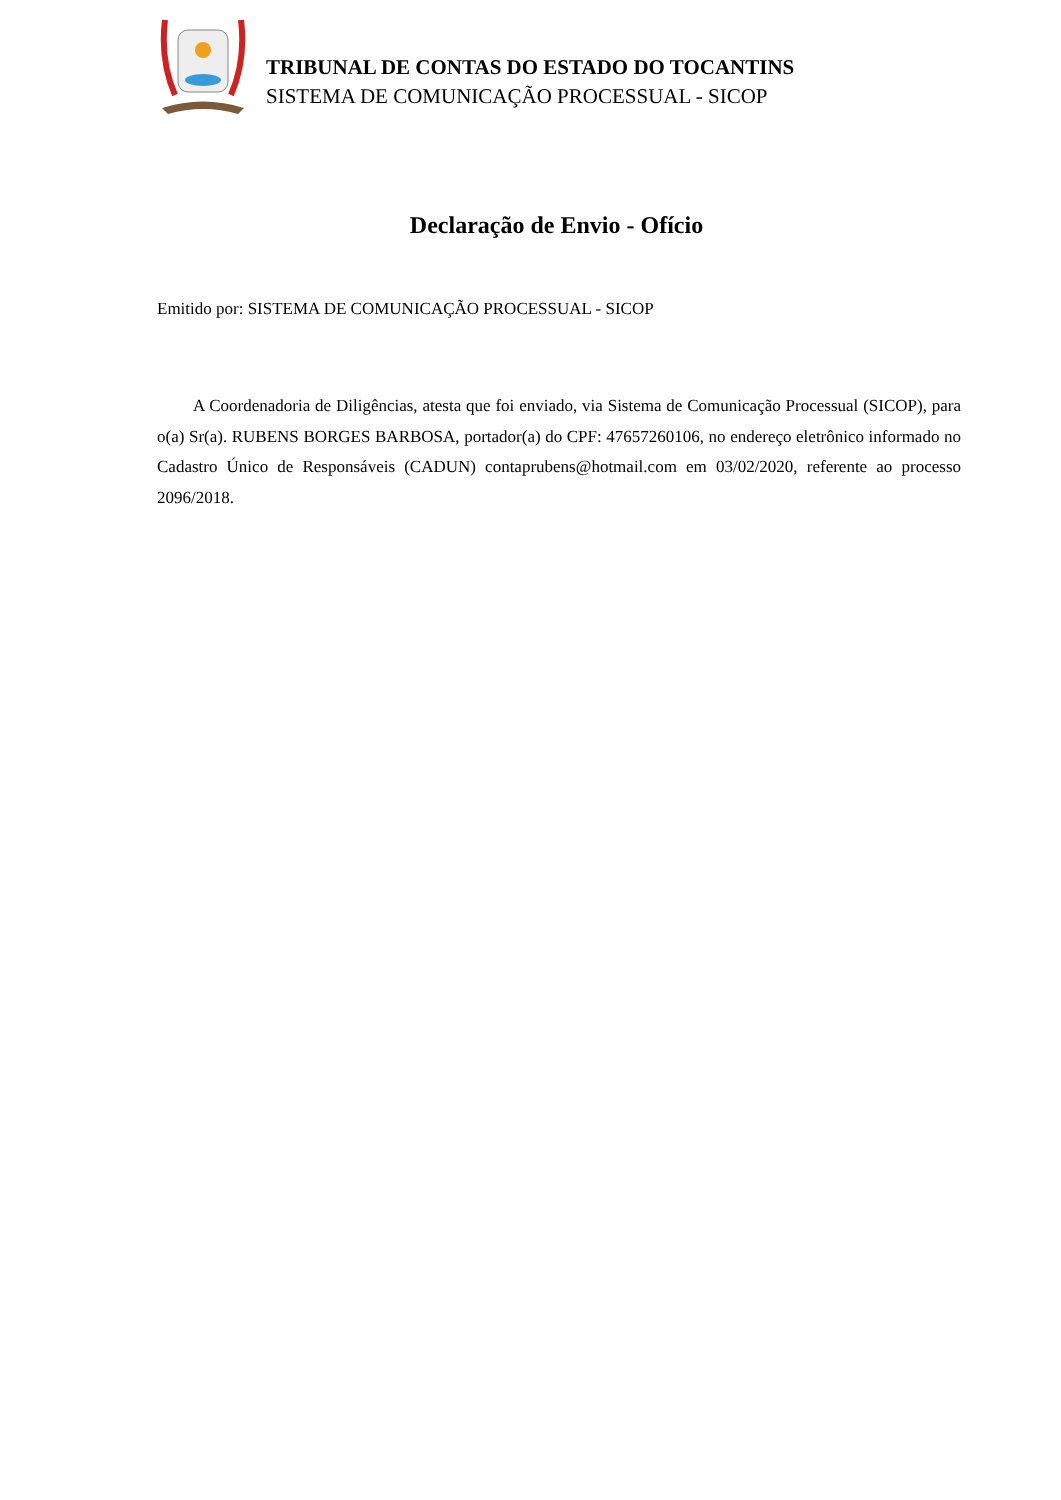TRIBUNAL DE CONTAS DO ESTADO DO TOCANTINS
SISTEMA DE COMUNICAÇÃO PROCESSUAL - SICOP
Declaração de Envio - Ofício
Emitido por: SISTEMA DE COMUNICAÇÃO PROCESSUAL - SICOP
A Coordenadoria de Diligências, atesta que foi enviado, via Sistema de Comunicação Processual (SICOP), para o(a) Sr(a). RUBENS BORGES BARBOSA, portador(a) do CPF: 47657260106, no endereço eletrônico informado no Cadastro Único de Responsáveis (CADUN) contaprubens@hotmail.com em 03/02/2020, referente ao processo 2096/2018.